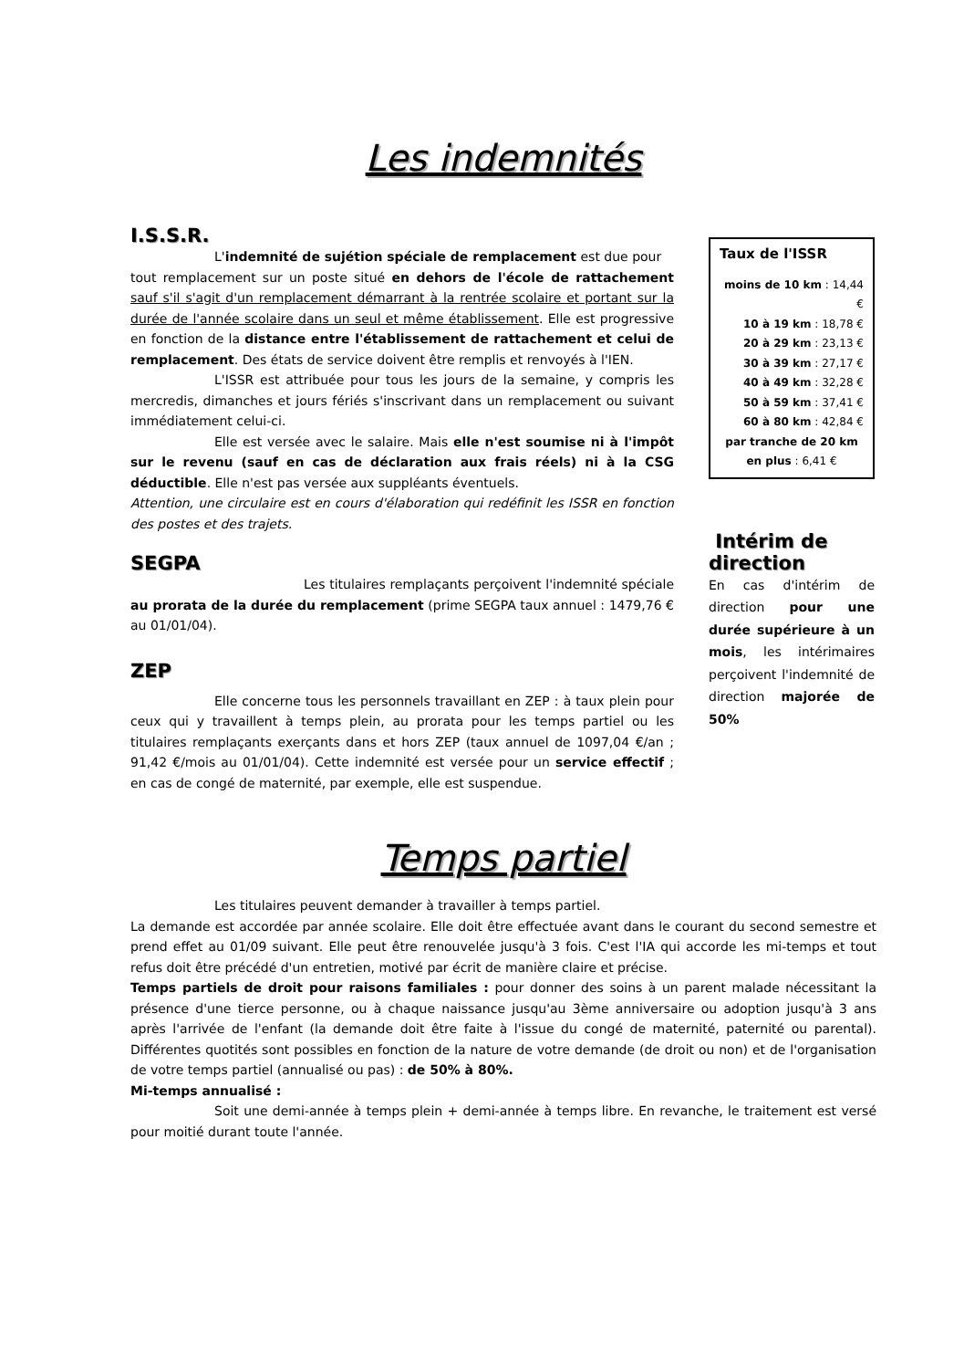Les indemnités
I.S.S.R.
L'indemnité de sujétion spéciale de remplacement est due pour
tout remplacement sur un poste situé en dehors de l'école de rattachement sauf s'il s'agit d'un remplacement démarrant à la rentrée scolaire et portant sur la durée de l'année scolaire dans un seul et même établissement. Elle est progressive en fonction de la distance entre l'établissement de rattachement et celui de remplacement. Des états de service doivent être remplis et renvoyés à l'IEN.
L'ISSR est attribuée pour tous les jours de la semaine, y compris les mercredis, dimanches et jours fériés s'inscrivant dans un remplacement ou suivant immédiatement celui-ci.
Elle est versée avec le salaire. Mais elle n'est soumise ni à l'impôt sur le revenu (sauf en cas de déclaration aux frais réels) ni à la CSG déductible. Elle n'est pas versée aux suppléants éventuels.
Attention, une circulaire est en cours d'élaboration qui redéfinit les ISSR en fonction des postes et des trajets.
SEGPA
Les titulaires remplaçants perçoivent l'indemnité spéciale au prorata de la durée du remplacement (prime SEGPA taux annuel : 1479,76 € au 01/01/04).
ZEP
Elle concerne tous les personnels travaillant en ZEP : à taux plein pour ceux qui y travaillent à temps plein, au prorata pour les temps partiel ou les titulaires remplaçants exerçants dans et hors ZEP (taux annuel de 1097,04 €/an ; 91,42 €/mois au 01/01/04). Cette indemnité est versée pour un service effectif ; en cas de congé de maternité, par exemple, elle est suspendue.
Taux de l'ISSR
moins de 10 km : 14,44 €
10 à 19 km : 18,78 €
20 à 29 km : 23,13 €
30 à 39 km : 27,17 €
40 à 49 km : 32,28 €
50 à 59 km : 37,41 €
60 à 80 km : 42,84 €
par tranche de 20 km en plus : 6,41 €
Intérim de direction
En cas d'intérim de direction pour une durée supérieure à un mois, les intérimaires perçoivent l'indemnité de direction majorée de 50%
Temps partiel
Les titulaires peuvent demander à travailler à temps partiel.
La demande est accordée par année scolaire. Elle doit être effectuée avant dans le courant du second semestre et prend effet au 01/09 suivant. Elle peut être renouvelée jusqu'à 3 fois. C'est l'IA qui accorde les mi-temps et tout refus doit être précédé d'un entretien, motivé par écrit de manière claire et précise.
Temps partiels de droit pour raisons familiales : pour donner des soins à un parent malade nécessitant la présence d'une tierce personne, ou à chaque naissance jusqu'au 3ème anniversaire ou adoption jusqu'à 3 ans après l'arrivée de l'enfant (la demande doit être faite à l'issue du congé de maternité, paternité ou parental). Différentes quotités sont possibles en fonction de la nature de votre demande (de droit ou non) et de l'organisation de votre temps partiel (annualisé ou pas) : de 50% à 80%.
Mi-temps annualisé :
Soit une demi-année à temps plein + demi-année à temps libre. En revanche, le traitement est versé pour moitié durant toute l'année.